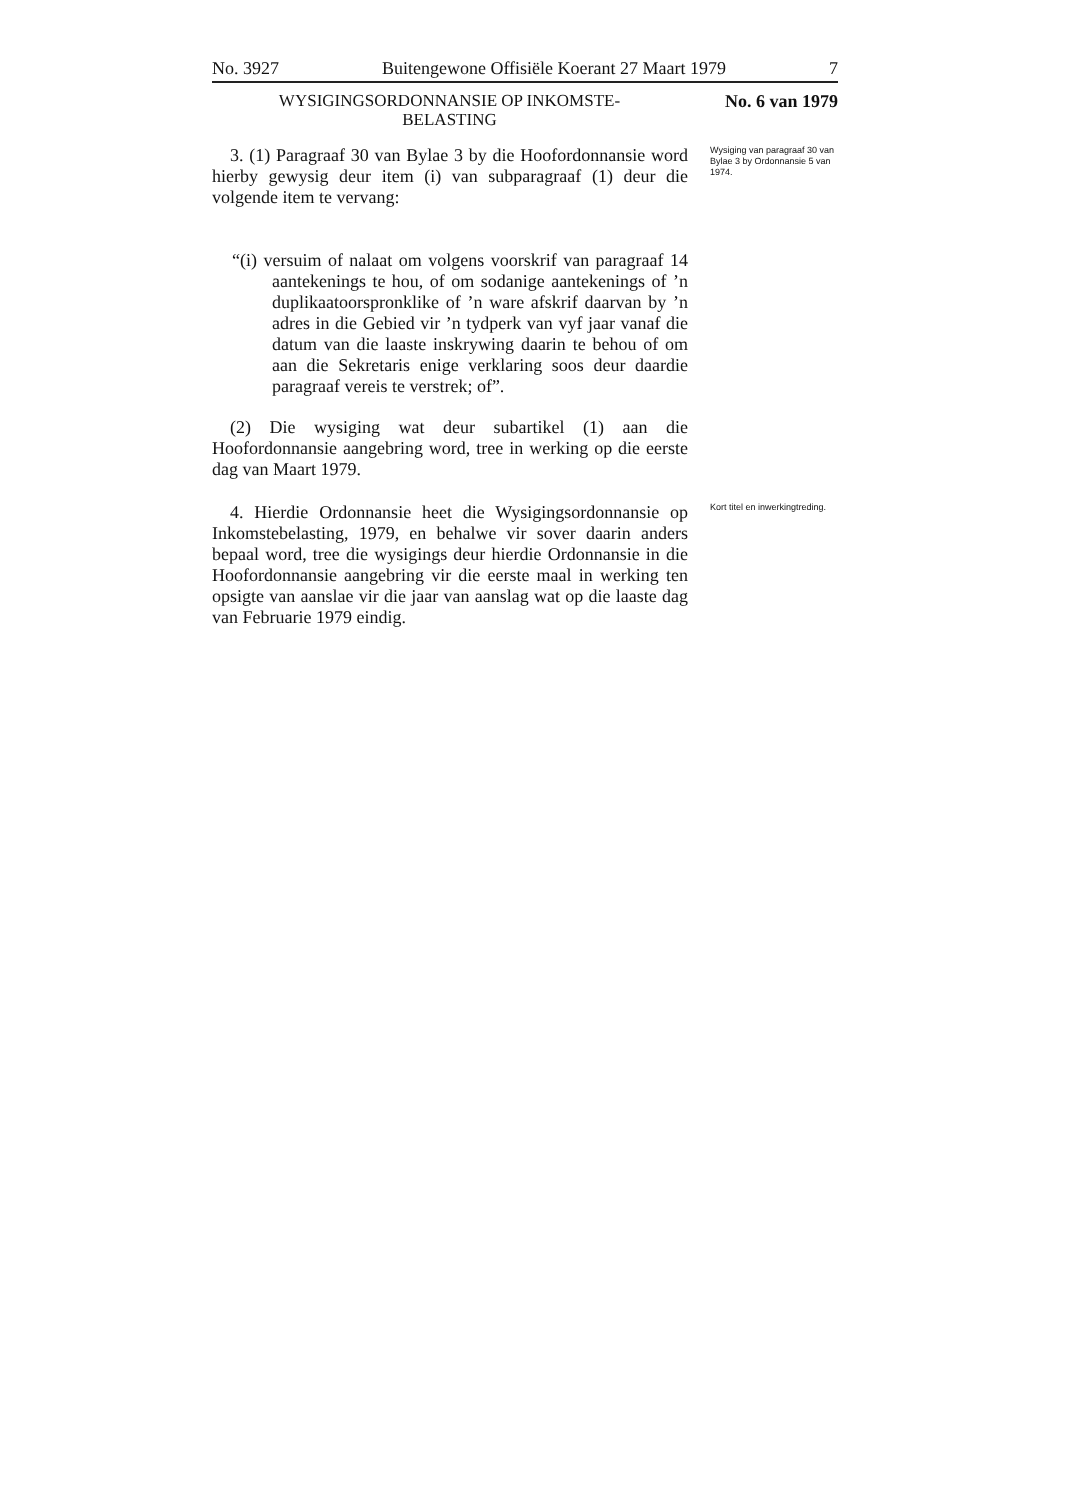No. 3927 Buitengewone Offisiële Koerant 27 Maart 1979 7
WYSIGINGSORDONNANSIE OP INKOMSTE-
BELASTING
No. 6 van 1979
3. (1) Paragraaf 30 van Bylae 3 by die Hoofordonnansie word hierby gewysig deur item (i) van subparagraaf (1) deur die volgende item te vervang:
“(i) versuim of nalaat om volgens voorskrif van paragraaf 14 aantekenings te hou, of om sodanige aantekenings of ’n duplikaatoorspronklike of ’n ware afskrif daarvan by ’n adres in die Gebied vir ’n tydperk van vyf jaar vanaf die datum van die laaste inskrywing daarin te behou of om aan die Sekretaris enige verklaring soos deur daardie paragraaf vereis te verstrek; of”.
(2) Die wysiging wat deur subartikel (1) aan die Hoofordonnansie aangebring word, tree in werking op die eerste dag van Maart 1979.
Wysiging van paragraaf 30 van Bylae 3 by Ordonnansie 5 van 1974.
4. Hierdie Ordonnansie heet die Wysigingsordonnansie op Inkomstebelasting, 1979, en behalwe vir sover daarin anders bepaal word, tree die wysigings deur hierdie Ordonnansie in die Hoofordonnansie aangebring vir die eerste maal in werking ten opsigte van aanslae vir die jaar van aanslag wat op die laaste dag van Februarie 1979 eindig.
Kort titel en inwerkingtreding.